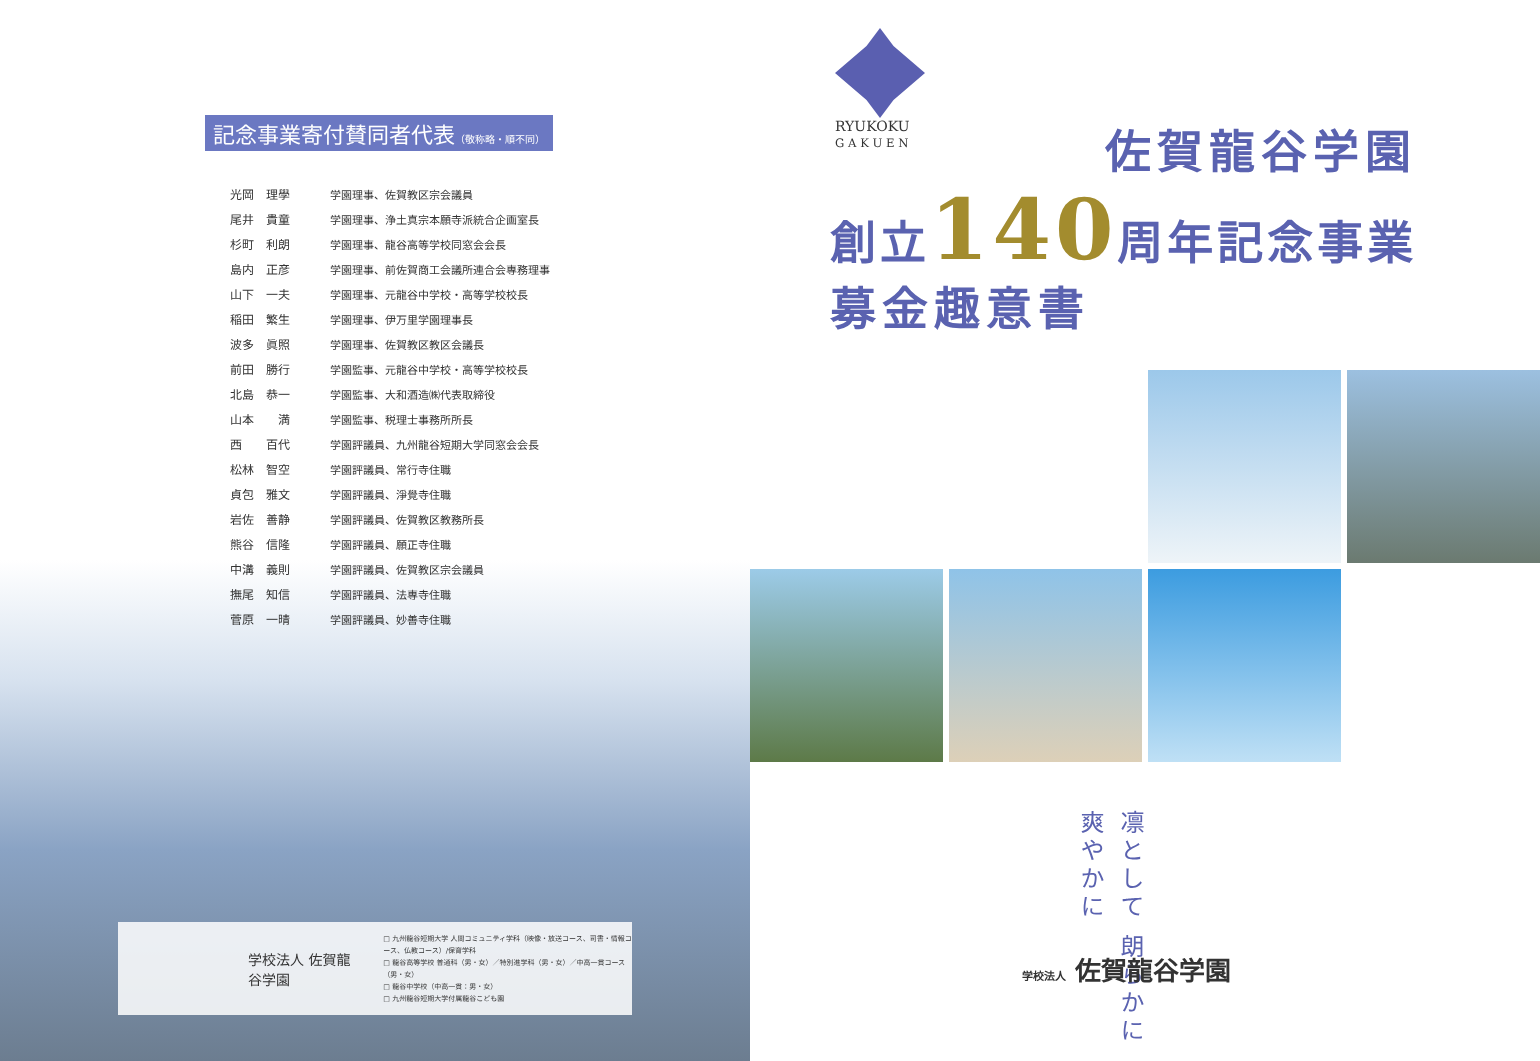記念事業寄付賛同者代表（敬称略・順不同）
| 光岡 理學 | 学園理事、佐賀教区宗会議員 |
| 尾井 貴童 | 学園理事、浄土真宗本願寺派統合企画室長 |
| 杉町 利朗 | 学園理事、龍谷高等学校同窓会会長 |
| 島内 正彦 | 学園理事、前佐賀商工会議所連合会専務理事 |
| 山下 一夫 | 学園理事、元龍谷中学校・高等学校校長 |
| 稲田 繁生 | 学園理事、伊万里学園理事長 |
| 波多 眞照 | 学園理事、佐賀教区教区会議長 |
| 前田 勝行 | 学園監事、元龍谷中学校・高等学校校長 |
| 北島 恭一 | 学園監事、大和酒造㈱代表取締役 |
| 山本 満 | 学園監事、税理士事務所所長 |
| 西 百代 | 学園評議員、九州龍谷短期大学同窓会会長 |
| 松林 智空 | 学園評議員、常行寺住職 |
| 貞包 雅文 | 学園評議員、淨覺寺住職 |
| 岩佐 善静 | 学園評議員、佐賀教区教務所長 |
| 熊谷 信隆 | 学園評議員、願正寺住職 |
| 中溝 義則 | 学園評議員、佐賀教区宗会議員 |
| 撫尾 知信 | 学園評議員、法専寺住職 |
| 菅原 一晴 | 学園評議員、妙善寺住職 |
学校法人 佐賀龍谷学園
□ 九州龍谷短期大学 人間コミュニティ学科（映像・放送コース、司書・情報コース、仏教コース）/保育学科
□ 龍谷高等学校 普通科（男・女）／特別進学科（男・女）／中高一貫コース（男・女）
□ 龍谷中学校（中高一貫：男・女）
□ 九州龍谷短期大学付属龍谷こども園
RYUKOKU
G A K U E N
佐賀龍谷学園
創立140周年記念事業
募金趣意書
凛として 朗らかに 爽やかに
学校法人 佐賀龍谷学園